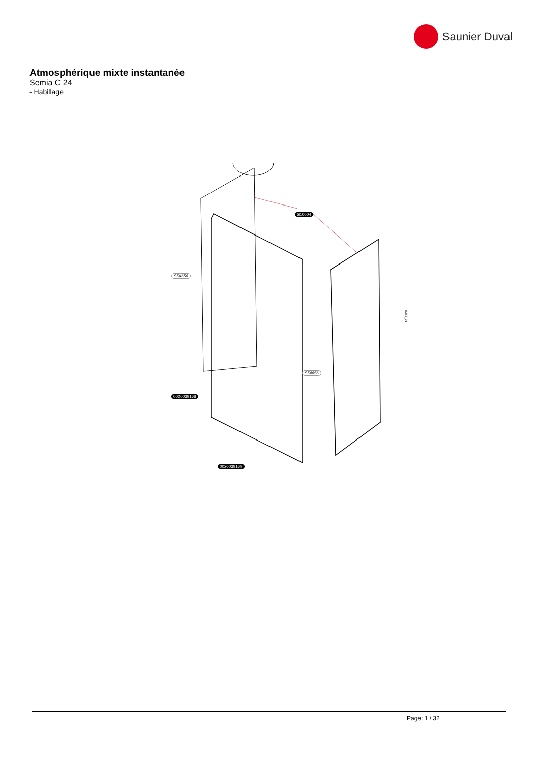Saunier Duval
Atmosphérique mixte instantanée
Semia C 24
- Habillage
S10004
S54656
S54656
0020039168
0020039169
B263_01
Page: 1 / 32